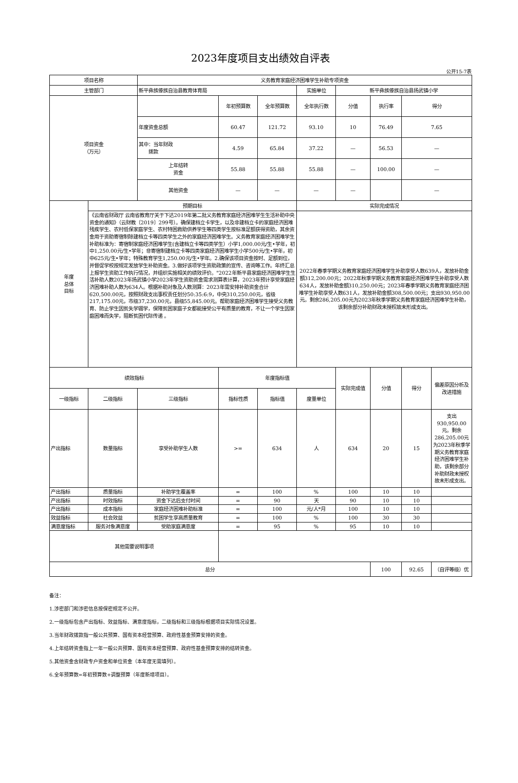2023年度项目支出绩效自评表
公开15-7表
| 项目名称 | | 义务教育家庭经济困难学生补助专项资金 | | | | | | | |
| 主管部门 | | 新平彝族傣族自治县教育体育局 | | | 实施单位 | 新平彝族傣族自治县扬武镇小学 | | | |
| 项目资金 （万元） | | | 年初预算数 | 全年预算数 | 全年执行数 | 分值 | 执行率 | 得分 | |
| | | 年度资金总额 | 60.47 | 121.72 | 93.10 | 10 | 76.49 | 7.65 | |
| | | 其中：当年财政 拨款 | 4.59 | 65.84 | 37.22 | — | 56.53 | — | |
| | | 上年结转 资金 | 55.88 | 55.88 | 55.88 | — | 100.00 | — | |
| | | 其他资金 | — | — | — | — | | — | |
| 年度 总体 目标 | 预期目标 | | | | 实际完成情况 | | | | |
| | 《云南省财政厅 云南省教育厅关于下达2019年第二批义务教育家庭经济困难学生生活补助中央资金的通知》（云财教〔2019〕299号）。确保建档立卡学生，以及非建档立卡的家庭经济困难残疾学生、农村低保家庭学生、农村特困救助供养学生等四类学生按标准足额获得资助，其余资金用于资助寄宿制除建档立卡等四类学生之外的家庭经济困难学生。义务教育家庭经济困难学生补助标准为：寄宿制家庭经济困难学生(含建档立卡等四类学生）小学1,000.00元/生•学年，初中1,250.00元/生•学年；非寄宿制建档立卡等四类家庭经济困难学生小学500元/生•学年，初中625元/生•学年；特殊教育学生1,250.00元/生•学年。2.确保该项目资金按时、足额到位，并督促学校按规定发放学生补助资金。3.做好该项学生资助政策的宣传、咨询等工作。年终汇总上报学生资助工作执行情况，并组织实施相关的绩效评价。"2022年新平县家庭经济困难学生生活补助人数2023年扬武镇小学2023年学生资助资金需求测算表计算，2023年预计享受家庭经济困难补助人数为634人。根据补助对象及人数测算：2023年需安排补助资金合计620,500.00元，按照财政支出事权责任划分50:35:6:9，中央310,250.00元，省级217,175.00元，市级37,230.00元，县级55,845.00元。帮助家庭经济困难学生接受义务教育、防止学生因贫失学辍学，保障贫困家庭子女都能接受公平有质量的教育，不让一个学生因家庭困难而失学，阻断贫困代际传递 。 | | | | 2022年春季学期义务教育家庭经济困难学生补助享受人数639人，发放补助金额312,200.00元；2022年秋季学期义务教育家庭经济困难学生补助享受人数634人，发放补助金额310,250.00元；2023年春季学期义务教育家庭经济困难学生补助享受人数631人，发放补助金额308,500.00元；支出930,950.00元。剩余286,205.00元为2023年秋季学期义务教育家庭经济困难学生补助，该剩余部分补助财政未授权故未形成支出。 | | | | |
| 绩效指标 | | | 年度指标值 | | | 实际完成值 | 分值 | 得分 | 偏差原因分析及改进措施 |
| 一级指标 | 二级指标 | 三级指标 | 指标性质 | 指标值 | 度量单位 | | | | |
| 产出指标 | 数量指标 | 享受补助学生人数 | >= | 634 | 人 | 634 | 20 | 15 | 支出930,950.00元。剩余286,205.00元为2023年秋季学期义务教育家庭经济困难学生补助，该剩余部分补助财政未授权故未形成支出。 |
| 产出指标 | 质量指标 | 补助学生覆盖率 | = | 100 | % | 100 | 10 | 10 | |
| 产出指标 | 时效指标 | 资金下达后支付时间 | = | 90 | 天 | 90 | 10 | 10 | |
| 产出指标 | 成本指标 | 家庭经济困难补助标准 | = | 100 | 元/人*月 | 100 | 10 | 10 | |
| 效益指标 | 社会效益 | 贫困学生享高质量教育 | = | 100 | % | 100 | 30 | 30 | |
| 满意度指标 | 服务对象满意度 | 受助家庭满意度 | = | 95 | % | 95 | 10 | 10 | |
| 其他需要说明事项 | | | | | | | | | |
| 总分 | | | | | | | 100 | 92.65 | （自评等级）优 |
备注：
1.涉密部门和涉密信息按保密规定不公开。
2.一级指标包含产出指标、效益指标、满意度指标，二级指标和三级指标根据项目实际情况设置。
3.当年财政拨款指一般公共预算、国有资本经营预算、政府性基金预算安排的资金。
4.上年结转资金指上一年一般公共预算、国有资本经营预算、政府性基金预算安排的结转资金。
5.其他资金含财政专户资金和单位资金（本年度无需填列）。
6.全年预算数=年初预算数+调整预算（年度新增项目）。